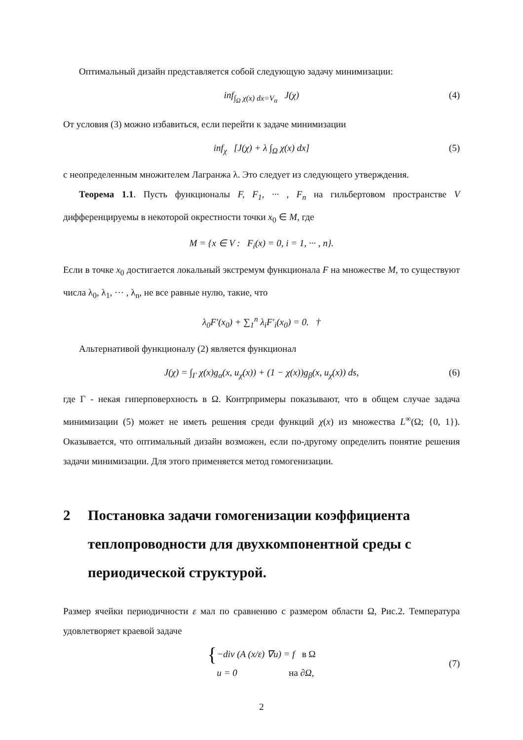Оптимальный дизайн представляется собой следующую задачу минимизации:
inf<sub>∫<sub>Ω</sub> χ(x) dx=V<sub>α</sub></sub> J(χ) (4)
От условия (3) можно избавиться, если перейти к задаче минимизации
inf<sub>χ</sub> [J(χ) + λ ∫<sub>Ω</sub> χ(x) dx] (5)
с неопределенным множителем Лагранжа λ. Это следует из следующего утверждения.
Теорема 1.1. Пусть функционалы F, F<sub>1</sub>, ··· , F<sub>n</sub> на гильбертовом пространстве V дифференцируемы в некоторой окрестности точки x<sub>0</sub> ∈ M, где
M = {x ∈ V : F<sub>i</sub>(x) = 0, i = 1, ··· , n}.
Если в точке x<sub>0</sub> достигается локальный экстремум функционала F на множестве M, то существуют числа λ<sub>0</sub>, λ<sub>1</sub>, ··· , λ<sub>n</sub>, не все равные нулю, такие, что
λ<sub>0</sub>F′(x<sub>0</sub>) + ∑<sub>1</sub><sup>n</sup> λ<sub>i</sub>F′<sub>i</sub>(x<sub>0</sub>) = 0. †
Альтернативой функционалу (2) является функционал
J(χ) = ∫<sub>Γ</sub> χ(x)g<sub>α</sub>(x, u<sub>χ</sub>(x)) + (1 − χ(x))g<sub>β</sub>(x, u<sub>χ</sub>(x)) ds, (6)
где Γ - некая гиперповерхность в Ω. Контрпримеры показывают, что в общем случае задача минимизации (5) может не иметь решения среди функций χ(x) из множества L<sup>∞</sup>(Ω; {0, 1}). Оказывается, что оптимальный дизайн возможен, если по-другому определить понятие решения задачи минимизации. Для этого применяется метод гомогенизации.
2 Постановка задачи гомогенизации коэффициента теплопроводности для двухкомпонентной среды с периодической структурой.
Размер ячейки периодичности ε мал по сравнению с размером области Ω, Рис.2. Температура удовлетворяет краевой задаче
{ −div (A (x/ε) ∇u) = f в Ω
u = 0 на ∂Ω,
(7)
2